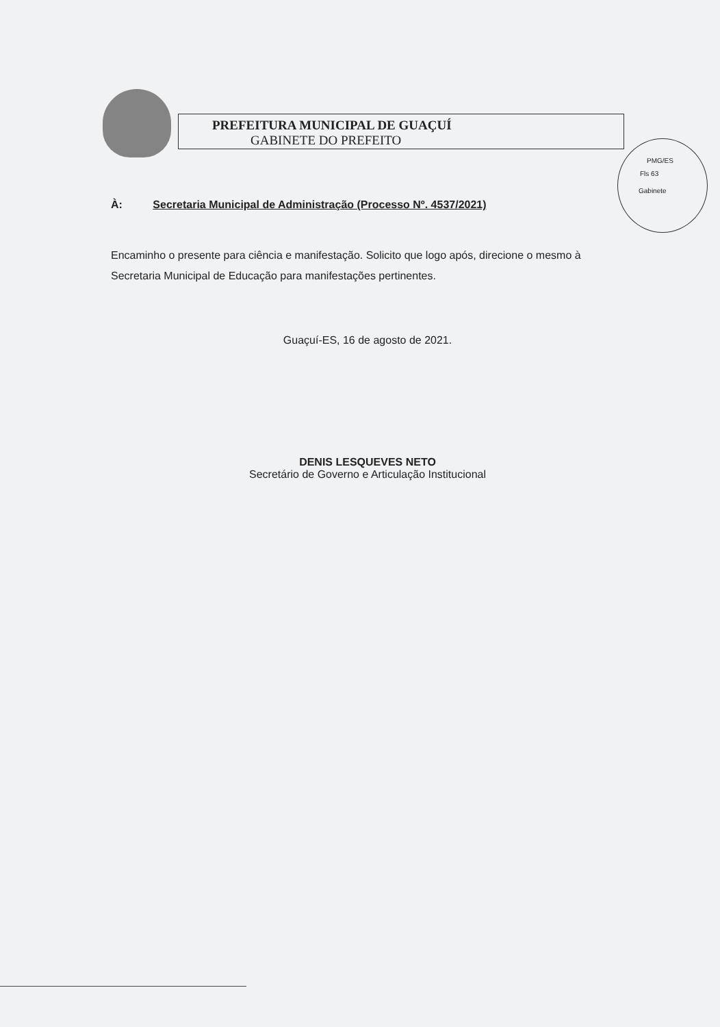PREFEITURA MUNICIPAL DE GUAÇUÍ
GABINETE DO PREFEITO
PMG/ES
Fls 63
Gabinete
À: Secretaria Municipal de Administração (Processo Nº. 4537/2021)
Encaminho o presente para ciência e manifestação. Solicito que logo após, direcione o mesmo à Secretaria Municipal de Educação para manifestações pertinentes.
Guaçuí-ES, 16 de agosto de 2021.
DENIS LESQUEVES NETO
Secretário de Governo e Articulação Institucional